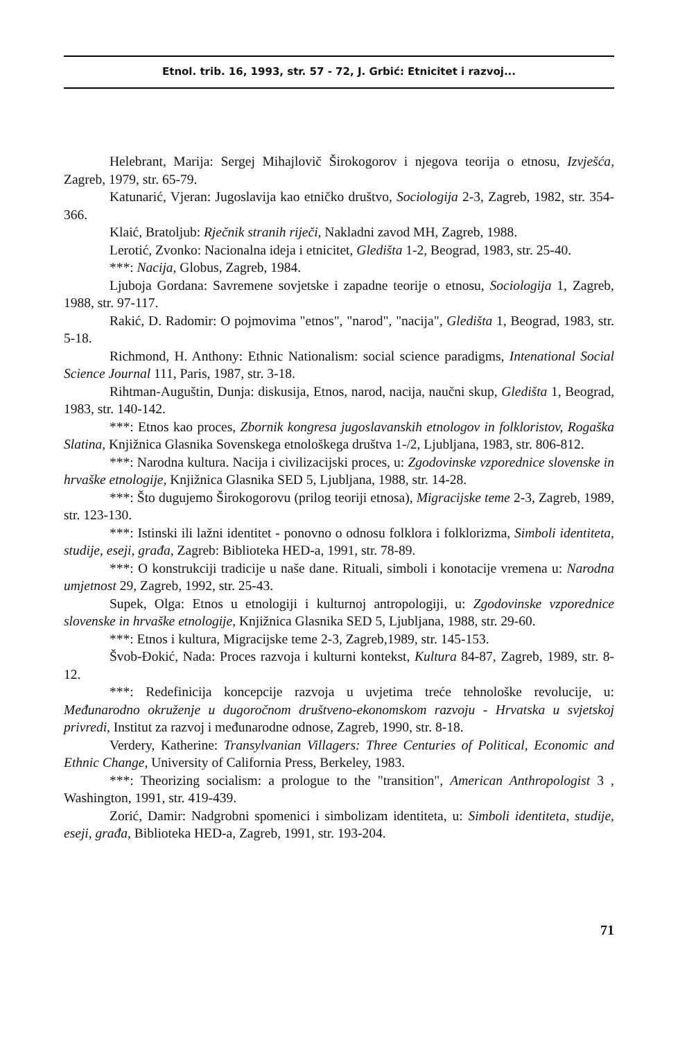Etnol. trib. 16, 1993, str. 57 - 72, J. Grbić: Etnicitet i razvoj...
Helebrant, Marija: Sergej Mihajlovič Širokogorov i njegova teorija o etnosu, Izvješća, Zagreb, 1979, str. 65-79.
Katunarić, Vjeran: Jugoslavija kao etničko društvo, Sociologija 2-3, Zagreb, 1982, str. 354-366.
Klaić, Bratoljub: Rječnik stranih riječi, Nakladni zavod MH, Zagreb, 1988.
Lerotić, Zvonko: Nacionalna ideja i etnicitet, Gledišta 1-2, Beograd, 1983, str. 25-40.
***: Nacija, Globus, Zagreb, 1984.
Ljuboja Gordana: Savremene sovjetske i zapadne teorije o etnosu, Sociologija 1, Zagreb, 1988, str. 97-117.
Rakić, D. Radomir: O pojmovima "etnos", "narod", "nacija", Gledišta 1, Beograd, 1983, str. 5-18.
Richmond, H. Anthony: Ethnic Nationalism: social science paradigms, Intenational Social Science Journal 111, Paris, 1987, str. 3-18.
Rihtman-Auguštin, Dunja: diskusija, Etnos, narod, nacija, naučni skup, Gledišta 1, Beograd, 1983, str. 140-142.
***: Etnos kao proces, Zbornik kongresa jugoslavanskih etnologov in folkloristov, Rogaška Slatina, Knjižnica Glasnika Sovenskega etnološkega društva 1-/2, Ljubljana, 1983, str. 806-812.
***: Narodna kultura. Nacija i civilizacijski proces, u: Zgodovinske vzporednice slovenske in hrvaške etnologije, Knjižnica Glasnika SED 5, Ljubljana, 1988, str. 14-28.
***: Što dugujemo Širokogorovu (prilog teoriji etnosa), Migracijske teme 2-3, Zagreb, 1989, str. 123-130.
***: Istinski ili lažni identitet - ponovno o odnosu folklora i folklorizma, Simboli identiteta, studije, eseji, građa, Zagreb: Biblioteka HED-a, 1991, str. 78-89.
***: O konstrukciji tradicije u naše dane. Rituali, simboli i konotacije vremena u: Narodna umjetnost 29, Zagreb, 1992, str. 25-43.
Supek, Olga: Etnos u etnologiji i kulturnoj antropologiji, u: Zgodovinske vzporednice slovenske in hrvaške etnologije, Knjižnica Glasnika SED 5, Ljubljana, 1988, str. 29-60.
***: Etnos i kultura, Migracijske teme 2-3, Zagreb,1989, str. 145-153.
Švob-Đokić, Nada: Proces razvoja i kulturni kontekst, Kultura 84-87, Zagreb, 1989, str. 8-12.
***: Redefinicija koncepcije razvoja u uvjetima treće tehnološke revolucije, u: Međunarodno okruženje u dugoročnom društveno-ekonomskom razvoju - Hrvatska u svjetskoj privredi, Institut za razvoj i međunarodne odnose, Zagreb, 1990, str. 8-18.
Verdery, Katherine: Transylvanian Villagers: Three Centuries of Political, Economic and Ethnic Change, University of California Press, Berkeley, 1983.
***: Theorizing socialism: a prologue to the "transition", American Anthropologist 3 , Washington, 1991, str. 419-439.
Zorić, Damir: Nadgrobni spomenici i simbolizam identiteta, u: Simboli identiteta, studije, eseji, građa, Biblioteka HED-a, Zagreb, 1991, str. 193-204.
71